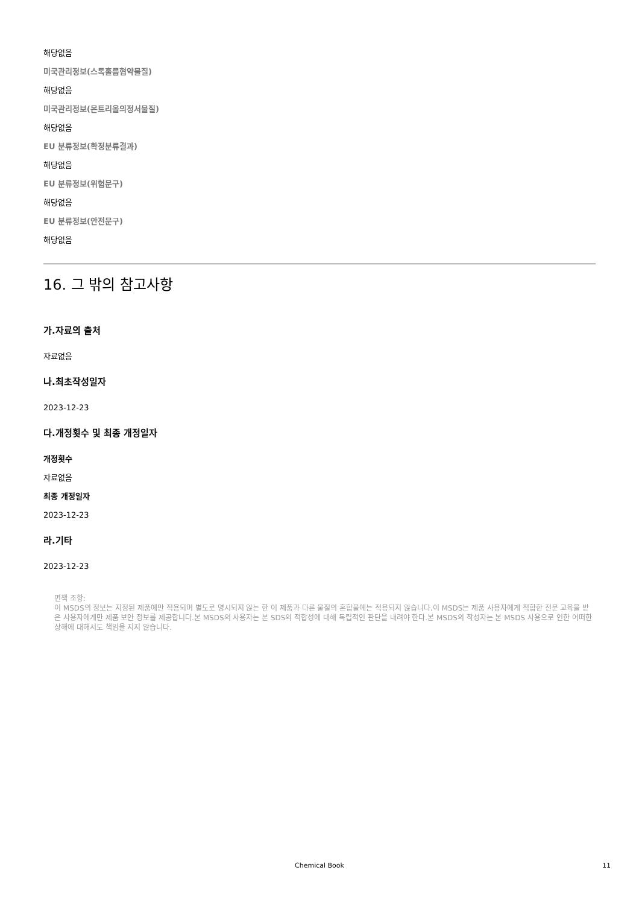해당없음
미국관리정보(스톡홀름협약물질)
해당없음
미국관리정보(몬트리올의정서물질)
해당없음
EU 분류정보(확정분류결과)
해당없음
EU 분류정보(위험문구)
해당없음
EU 분류정보(안전문구)
해당없음
16. 그 밖의 참고사항
가.자료의 출처
자료없음
나.최초작성일자
2023-12-23
다.개정횟수 및 최종 개정일자
개정횟수
자료없음
최종 개정일자
2023-12-23
라.기타
2023-12-23
면책 조항:
이 MSDS의 정보는 지정된 제품에만 적용되며 별도로 명시되지 않는 한 이 제품과 다른 물질의 혼합물에는 적용되지 않습니다.이 MSDS는 제품 사용자에게 적합한 전문 교육을 받은 사용자에게만 제품 보안 정보를 제공합니다.본 MSDS의 사용자는 본 SDS의 적합성에 대해 독립적인 판단을 내려야 한다.본 MSDS의 작성자는 본 MSDS 사용으로 인한 어떠한 상해에 대해서도 책임을 지지 않습니다.
Chemical Book 11